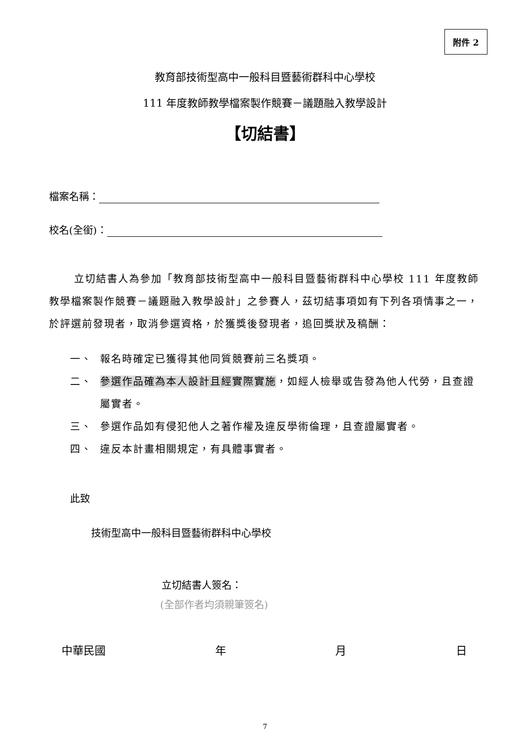附件 2
教育部技術型高中一般科目暨藝術群科中心學校
111 年度教師教學檔案製作競賽－議題融入教學設計
【切結書】
檔案名稱：
校名(全銜)：
立切結書人為參加「教育部技術型高中一般科目暨藝術群科中心學校 111 年度教師教學檔案製作競賽－議題融入教學設計」之參賽人，茲切結事項如有下列各項情事之一，於評選前發現者，取消參選資格，於獲獎後發現者，追回獎狀及稿酬：
一、 報名時確定已獲得其他同質競賽前三名獎項。
二、 參選作品確為本人設計且經實際實施，如經人檢舉或告發為他人代勞，且查證屬實者。
三、 參選作品如有侵犯他人之著作權及違反學術倫理，且查證屬實者。
四、 違反本計畫相關規定，有具體事實者。
此致
技術型高中一般科目暨藝術群科中心學校
立切結書人簽名：
(全部作者均須親筆簽名)
中華民國 年 月 日
7